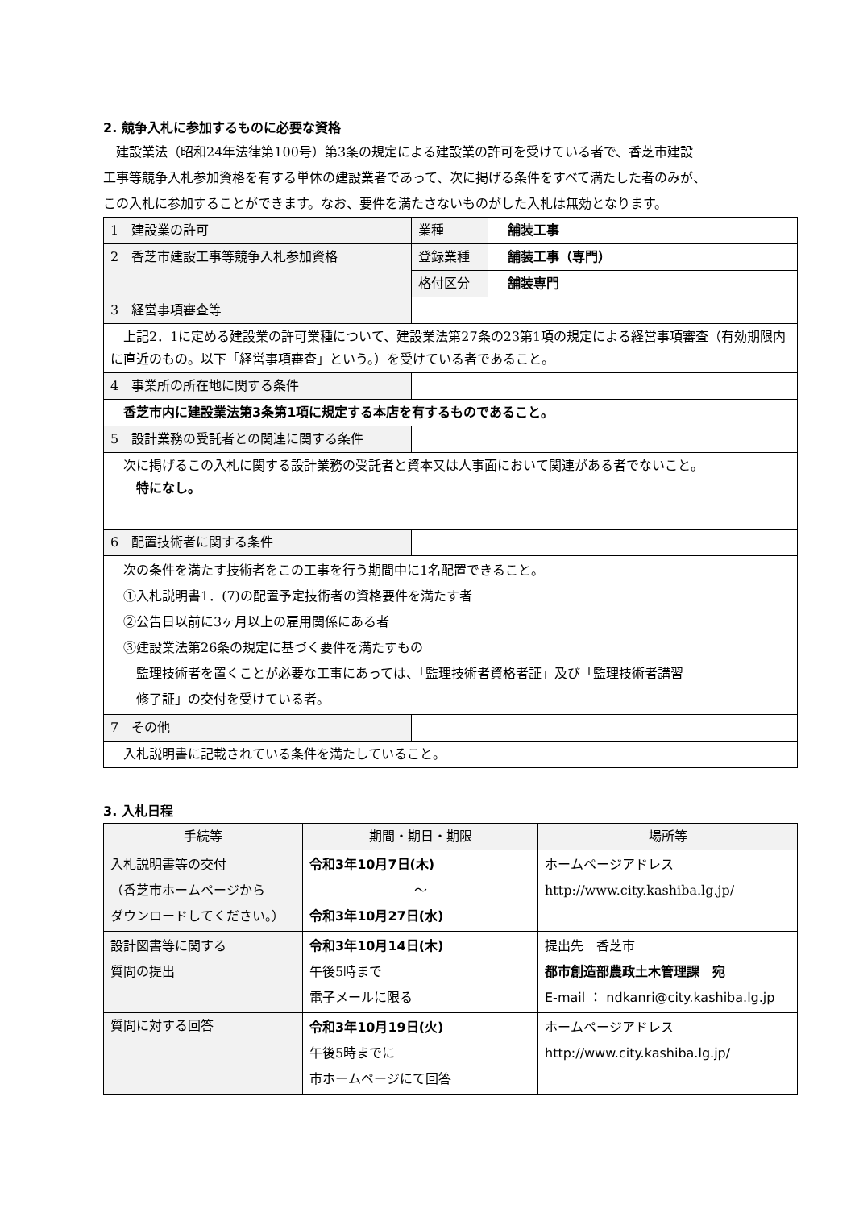2. 競争入札に参加するものに必要な資格
　建設業法（昭和24年法律第100号）第3条の規定による建設業の許可を受けている者で、香芝市建設
工事等競争入札参加資格を有する単体の建設業者であって、次に掲げる条件をすべて満たした者のみが、
この入札に参加することができます。なお、要件を満たさないものがした入札は無効となります。
| 1 建設業の許可 | 業種 | 舗装工事 |
| 2 香芝市建設工事等競争入札参加資格 | 登録業種 | 舗装工事（専門） |
| | 格付区分 | 舗装専門 |
| 3 経営事項審査等 | | |
| 上記2．1に定める建設業の許可業種について、建設業法第27条の23第1項の規定による経営事項審査（有効期限内に直近のもの。以下「経営事項審査」という。）を受けている者であること。 | | |
| 4 事業所の所在地に関する条件 | | |
| 香芝市内に建設業法第3条第1項に規定する本店を有するものであること。 | | |
| 5 設計業務の受託者との関連に関する条件 | | |
| 次に掲げるこの入札に関する設計業務の受託者と資本又は人事面において関連がある者でないこと。 特になし。 | | |
| 6 配置技術者に関する条件 | | |
| 次の条件を満たす技術者をこの工事を行う期間中に1名配置できること。 ①入札説明書1．(7)の配置予定技術者の資格要件を満たす者 ②公告日以前に3ヶ月以上の雇用関係にある者 ③建設業法第26条の規定に基づく要件を満たすもの 監理技術者を置くことが必要な工事にあっては、「監理技術者資格者証」及び「監理技術者講習 修了証」の交付を受けている者。 | | |
| 7 その他 | | |
| 入札説明書に記載されている条件を満たしていること。 | | |
3. 入札日程
| 手続等 | 期間・期日・期限 | 場所等 |
| --- | --- | --- |
| 入札説明書等の交付 （香芝市ホームページから ダウンロードしてください。） | 令和3年10月7日(木) ～ 令和3年10月27日(水) | ホームページアドレス http://www.city.kashiba.lg.jp/ |
| 設計図書等に関する 質問の提出 | 令和3年10月14日(木) 午後5時まで 電子メールに限る | 提出先 香芝市 都市創造部農政土木管理課 宛 E-mail ： ndkanri@city.kashiba.lg.jp |
| 質問に対する回答 | 令和3年10月19日(火) 午後5時までに 市ホームページにて回答 | ホームページアドレス http://www.city.kashiba.lg.jp/ |